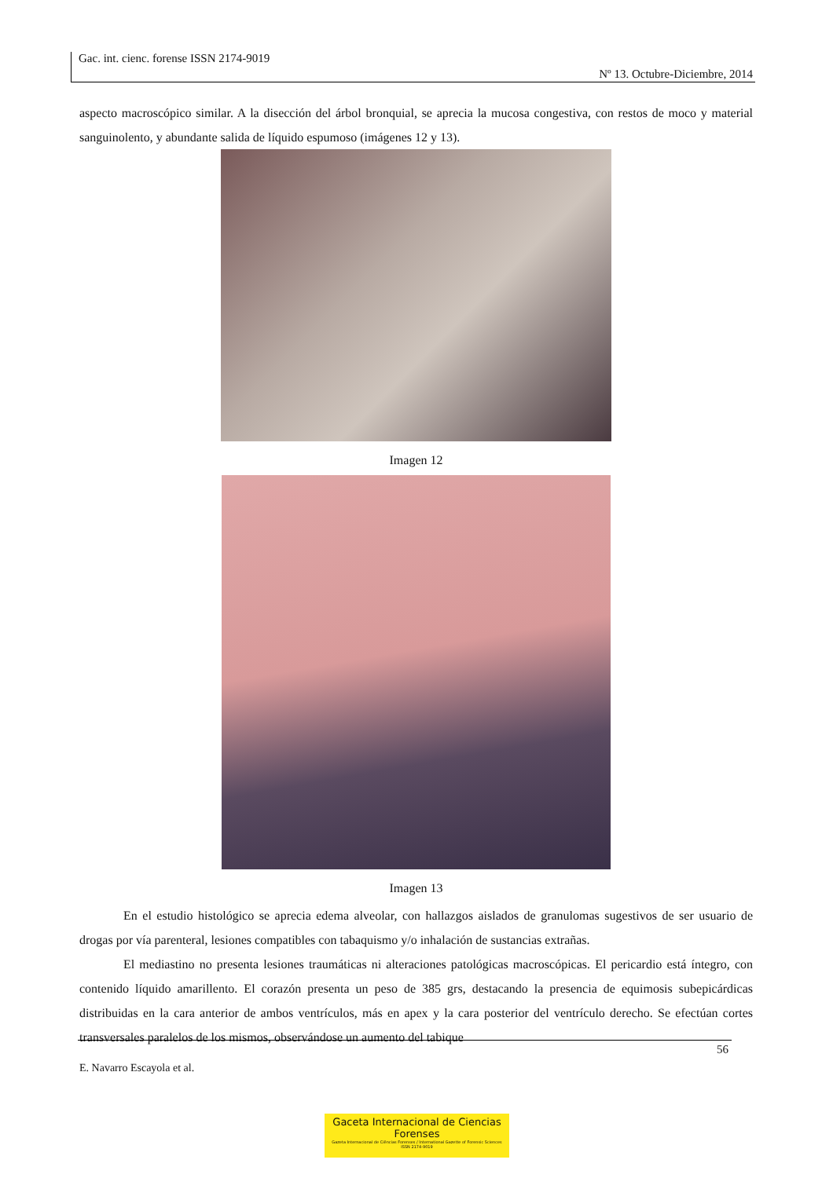Gac. int. cienc. forense ISSN 2174-9019
Nº 13. Octubre-Diciembre, 2014
aspecto macroscópico similar. A la disección del árbol bronquial, se aprecia la mucosa congestiva, con restos de moco y material sanguinolento, y abundante salida de líquido espumoso (imágenes 12 y 13).
Imagen 12
Imagen 13
En el estudio histológico se aprecia edema alveolar, con hallazgos aislados de granulomas sugestivos de ser usuario de drogas por vía parenteral, lesiones compatibles con tabaquismo y/o inhalación de sustancias extrañas.
El mediastino no presenta lesiones traumáticas ni alteraciones patológicas macroscópicas. El pericardio está íntegro, con contenido líquido amarillento. El corazón presenta un peso de 385 grs, destacando la presencia de equimosis subepicárdicas distribuidas en la cara anterior de ambos ventrículos, más en apex y la cara posterior del ventrículo derecho. Se efectúan cortes transversales paralelos de los mismos, observándose un aumento del tabique
56
E. Navarro Escayola et al.
Gaceta Internacional de Ciencias Forenses
Gazeta Internacional de Ciências Forenses / International Gazette of Forensic Sciences
ISSN 2174-9019